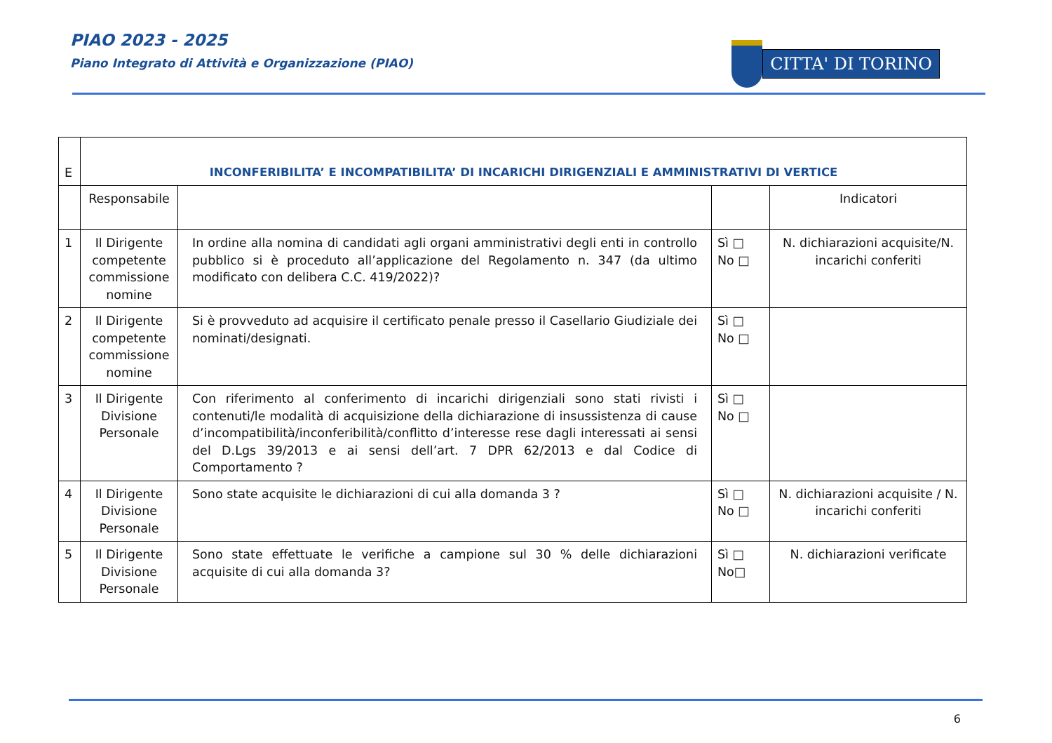PIAO 2023 - 2025
Piano Integrato di Attività e Organizzazione (PIAO)
CITTA' DI TORINO
| E | INCONFERIBILITA’ E INCOMPATIBILITA’ DI INCARICHI DIRIGENZIALI E AMMINISTRATIVI DI VERTICE | | | |
| | Responsabile | | | Indicatori |
| 1 | Il Dirigente competente commissione nomine | In ordine alla nomina di candidati agli organi amministrativi degli enti in controllo pubblico si è proceduto all’applicazione del Regolamento n. 347 (da ultimo modificato con delibera C.C. 419/2022)? | Sì □ No □ | N. dichiarazioni acquisite/N. incarichi conferiti |
| 2 | Il Dirigente competente commissione nomine | Si è provveduto ad acquisire il certificato penale presso il Casellario Giudiziale dei nominati/designati. | Sì □ No □ | |
| 3 | Il Dirigente Divisione Personale | Con riferimento al conferimento di incarichi dirigenziali sono stati rivisti i contenuti/le modalità di acquisizione della dichiarazione di insussistenza di cause d’incompatibilità/inconferibilità/conflitto d’interesse rese dagli interessati ai sensi del D.Lgs 39/2013 e ai sensi dell’art. 7 DPR 62/2013 e dal Codice di Comportamento ? | Sì □ No □ | |
| 4 | Il Dirigente Divisione Personale | Sono state acquisite le dichiarazioni di cui alla domanda 3 ? | Sì □ No □ | N. dichiarazioni acquisite / N. incarichi conferiti |
| 5 | Il Dirigente Divisione Personale | Sono state effettuate le verifiche a campione sul 30 % delle dichiarazioni acquisite di cui alla domanda 3? | Sì □ No□ | N. dichiarazioni verificate |
6